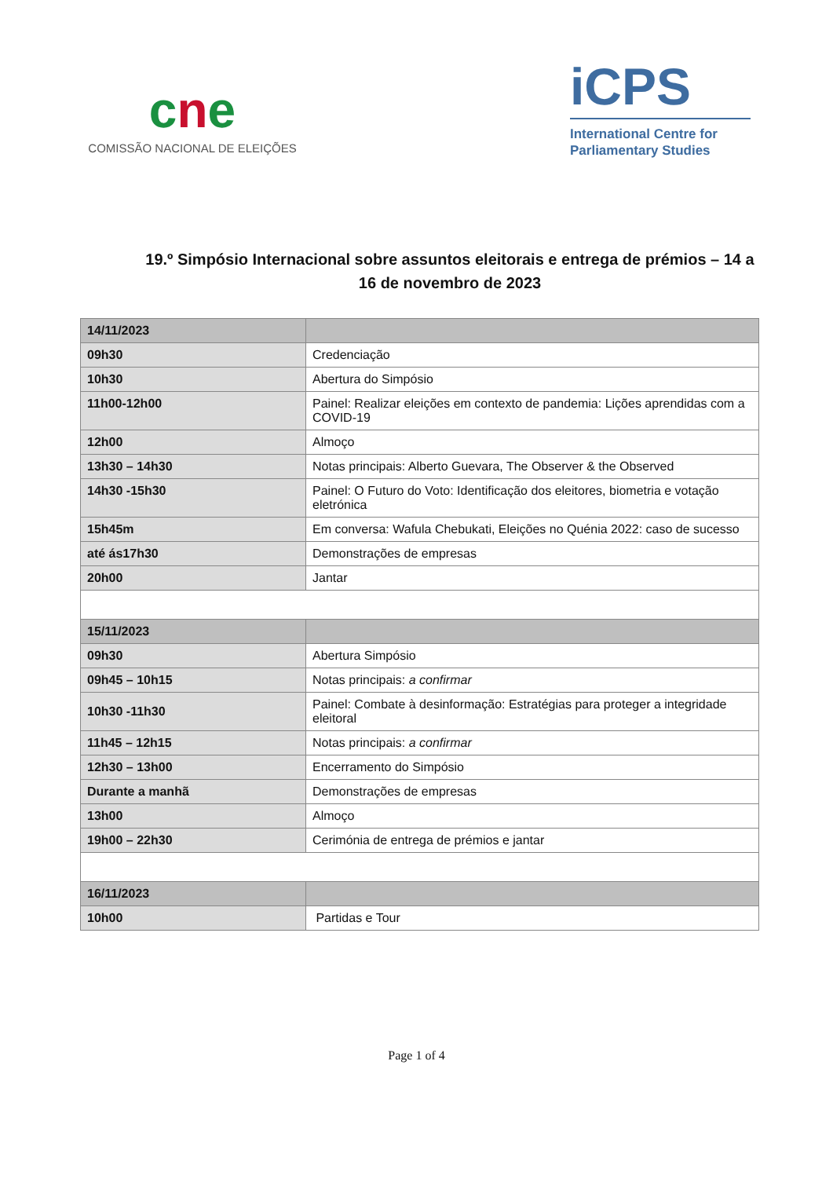cne
COMISSÃO NACIONAL DE ELEIÇÕES
iCPS
International Centre for
Parliamentary Studies
19.º Simpósio Internacional sobre assuntos eleitorais e entrega de prémios – 14 a 16 de novembro de 2023
| 14/11/2023 | |
| 09h30 | Credenciação |
| 10h30 | Abertura do Simpósio |
| 11h00-12h00 | Painel: Realizar eleições em contexto de pandemia: Lições aprendidas com a COVID-19 |
| 12h00 | Almoço |
| 13h30 – 14h30 | Notas principais: Alberto Guevara, The Observer & the Observed |
| 14h30 -15h30 | Painel: O Futuro do Voto: Identificação dos eleitores, biometria e votação eletrónica |
| 15h45m | Em conversa: Wafula Chebukati, Eleições no Quénia 2022: caso de sucesso |
| até ás17h30 | Demonstrações de empresas |
| 20h00 | Jantar |
| 15/11/2023 | |
| 09h30 | Abertura Simpósio |
| 09h45 – 10h15 | Notas principais: a confirmar |
| 10h30 -11h30 | Painel: Combate à desinformação: Estratégias para proteger a integridade eleitoral |
| 11h45 – 12h15 | Notas principais: a confirmar |
| 12h30 – 13h00 | Encerramento do Simpósio |
| Durante a manhã | Demonstrações de empresas |
| 13h00 | Almoço |
| 19h00 – 22h30 | Cerimónia de entrega de prémios e jantar |
| 16/11/2023 | |
| 10h00 | Partidas e Tour |
Page 1 of 4